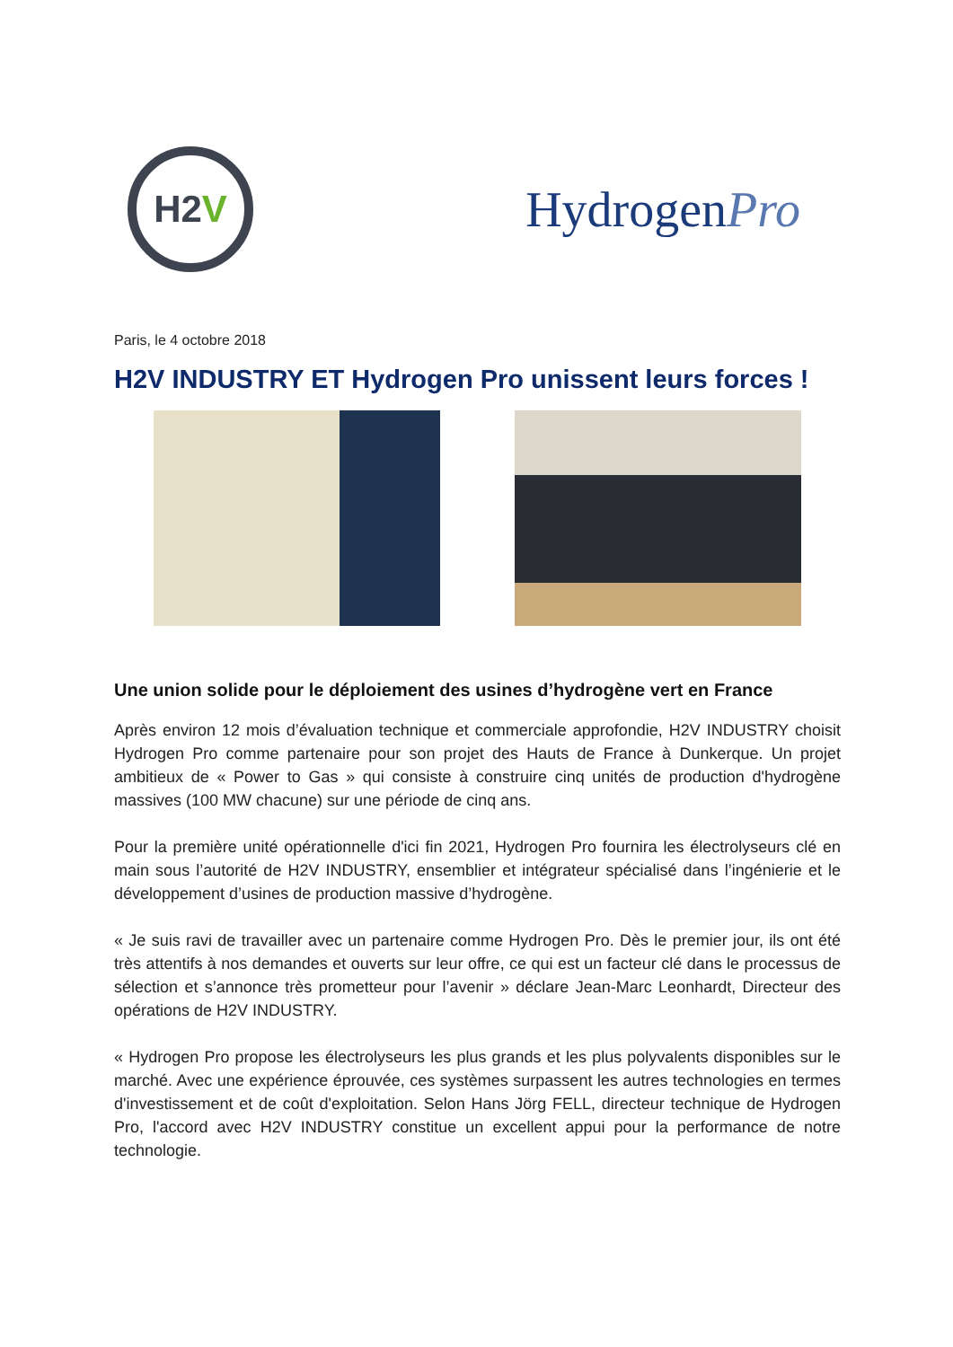H2 V
HydrogenPro
Paris, le 4 octobre 2018
H2V INDUSTRY ET Hydrogen Pro unissent leurs forces !
Une union solide pour le déploiement des usines d’hydrogène vert en France
Après environ 12 mois d’évaluation technique et commerciale approfondie, H2V INDUSTRY choisit Hydrogen Pro comme partenaire pour son projet des Hauts de France à Dunkerque. Un projet ambitieux de « Power to Gas » qui consiste à construire cinq unités de production d'hydrogène massives (100 MW chacune) sur une période de cinq ans.
Pour la première unité opérationnelle d'ici fin 2021, Hydrogen Pro fournira les électrolyseurs clé en main sous l’autorité de H2V INDUSTRY, ensemblier et intégrateur spécialisé dans l’ingénierie et le développement d’usines de production massive d’hydrogène.
« Je suis ravi de travailler avec un partenaire comme Hydrogen Pro. Dès le premier jour, ils ont été très attentifs à nos demandes et ouverts sur leur offre, ce qui est un facteur clé dans le processus de sélection et s’annonce très prometteur pour l’avenir » déclare Jean-Marc Leonhardt, Directeur des opérations de H2V INDUSTRY.
« Hydrogen Pro propose les électrolyseurs les plus grands et les plus polyvalents disponibles sur le marché. Avec une expérience éprouvée, ces systèmes surpassent les autres technologies en termes d'investissement et de coût d'exploitation. Selon Hans Jörg FELL, directeur technique de Hydrogen Pro, l'accord avec H2V INDUSTRY constitue un excellent appui pour la performance de notre technologie.